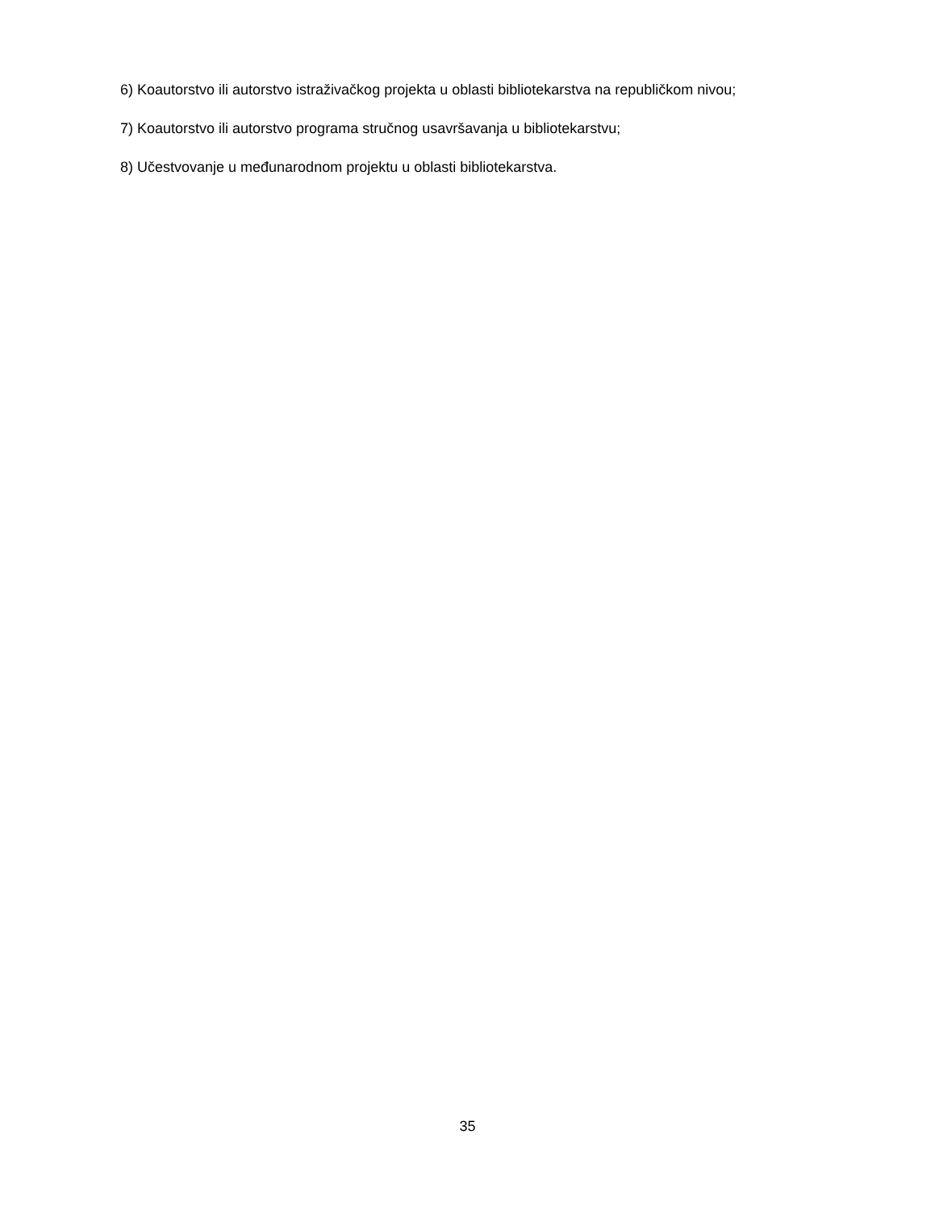6) Koautorstvo ili autorstvo istraživačkog projekta u oblasti bibliotekarstva na republičkom nivou;
7) Koautorstvo ili autorstvo programa stručnog usavršavanja u bibliotekarstvu;
8) Učestvovanje u međunarodnom projektu u oblasti bibliotekarstva.
35